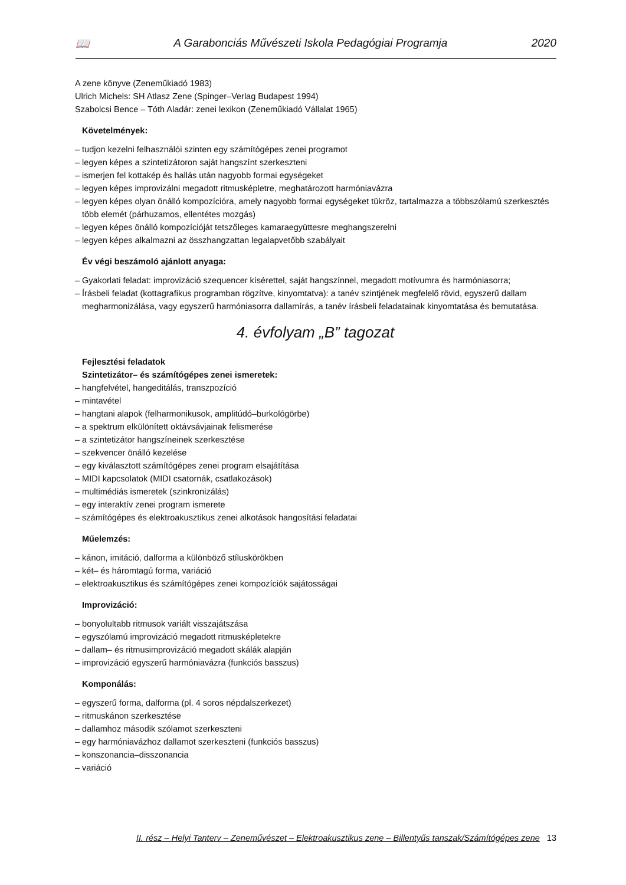📖 A Garabonciás Művészeti Iskola Pedagógiai Programja 2020
A zene könyve (Zeneműkiadó 1983)
Ulrich Michels: SH Atlasz Zene (Spinger–Verlag Budapest 1994)
Szabolcsi Bence – Tóth Aladár: zenei lexikon (Zeneműkiadó Vállalat 1965)
Követelmények:
– tudjon kezelni felhasználói szinten egy számítógépes zenei programot
– legyen képes a szintetizátoron saját hangszínt szerkeszteni
– ismerjen fel kottakép és hallás után nagyobb formai egységeket
– legyen képes improvizálni megadott ritmusképletre, meghatározott harmóniavázra
– legyen képes olyan önálló kompozícióra, amely nagyobb formai egységeket tükröz, tartalmazza a többszólamú szerkesztés több elemét (párhuzamos, ellentétes mozgás)
– legyen képes önálló kompozícióját tetszőleges kamaraegyüttesre meghangszerelni
– legyen képes alkalmazni az összhangzattan legalapvetőbb szabályait
Év végi beszámoló ajánlott anyaga:
– Gyakorlati feladat: improvizáció szequencer kísérettel, saját hangszínnel, megadott motívumra és harmóniasorra;
– Írásbeli feladat (kottagrafikus programban rögzítve, kinyomtatva): a tanév szintjének megfelelő rövid, egyszerű dallam megharmonizálása, vagy egyszerű harmóniasorra dallamírás, a tanév írásbeli feladatainak kinyomtatása és bemutatása.
4. évfolyam „B” tagozat
Fejlesztési feladatok
Szintetizátor– és számítógépes zenei ismeretek:
– hangfelvétel, hangeditálás, transzpozíció
– mintavétel
– hangtani alapok (felharmonikusok, amplitúdó–burkológörbe)
– a spektrum elkülönített oktávsávjainak felismerése
– a szintetizátor hangszíneinek szerkesztése
– szekvencer önálló kezelése
– egy kiválasztott számítógépes zenei program elsajátítása
– MIDI kapcsolatok (MIDI csatornák, csatlakozások)
– multimédiás ismeretek (szinkronizálás)
– egy interaktív zenei program ismerete
– számítógépes és elektroakusztikus zenei alkotások hangosítási feladatai
Műelemzés:
– kánon, imitáció, dalforma a különböző stíluskörökben
– két– és háromtagú forma, variáció
– elektroakusztikus és számítógépes zenei kompozíciók sajátosságai
Improvizáció:
– bonyolultabb ritmusok variált visszajátszása
– egyszólamú improvizáció megadott ritmusképletekre
– dallam– és ritmusimprovizáció megadott skálák alapján
– improvizáció egyszerű harmóniavázra (funkciós basszus)
Komponálás:
– egyszerű forma, dalforma (pl. 4 soros népdalszerkezet)
– ritmuskánon szerkesztése
– dallamhoz második szólamot szerkeszteni
– egy harmóniavázhoz dallamot szerkeszteni (funkciós basszus)
– konszonancia–disszonancia
– variáció
II. rész – Helyi Tanterv – Zeneművészet – Elektroakusztikus zene – Billentyűs tanszak/Számítógépes zene 13